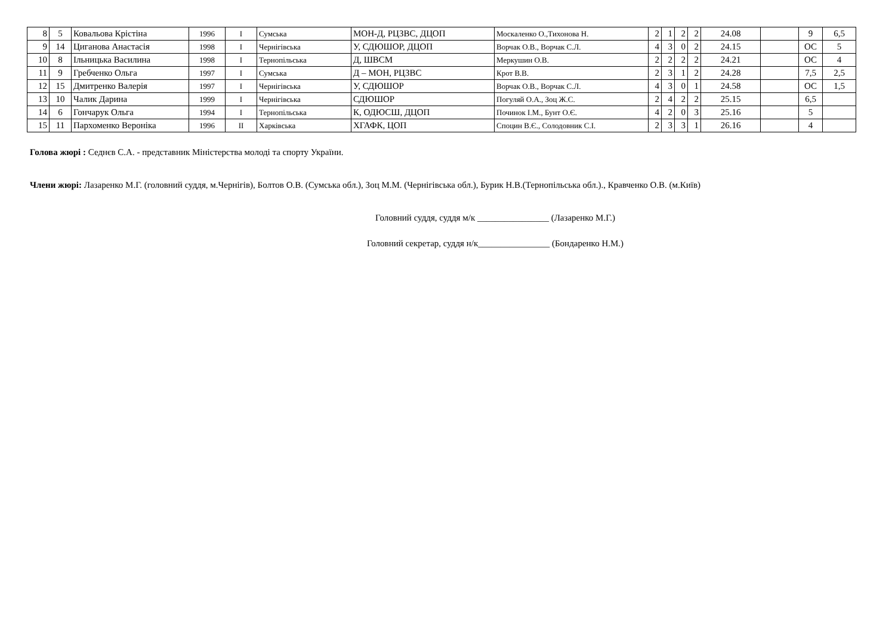| 8 | 5 | Ковальова Крістіна | 1996 | I | Сумська | МОН-Д, РЦЗВС, ДЦОП | Москаленко О.,Тихонова Н. | 2 | 1 | 2 | 2 | 24.08 | | 9 | 6,5 |
| 9 | 14 | Циганова Анастасія | 1998 | I | Чернігівська | У, СДЮШОР, ДЦОП | Ворчак О.В., Ворчак С.Л. | 4 | 3 | 0 | 2 | 24.15 | | ОС | 5 |
| 10 | 8 | Ільницька Василина | 1998 | I | Тернопільська | Д, ШВСМ | Меркушин О.В. | 2 | 2 | 2 | 2 | 24.21 | | ОС | 4 |
| 11 | 9 | Гребченко Ольга | 1997 | I | Сумська | Д – МОН, РЦЗВС | Крот В.В. | 2 | 3 | 1 | 2 | 24.28 | | 7,5 | 2,5 |
| 12 | 15 | Дмитренко Валерія | 1997 | I | Чернігівська | У, СДЮШОР | Ворчак О.В., Ворчак С.Л. | 4 | 3 | 0 | 1 | 24.58 | | ОС | 1,5 |
| 13 | 10 | Чалик Дарина | 1999 | I | Чернігівська | СДЮШОР | Погуляй О.А., Зоц Ж.С. | 2 | 4 | 2 | 2 | 25.15 | | 6,5 | |
| 14 | 6 | Гончарук Ольга | 1994 | I | Тернопільська | К, ОДЮСШ, ДЦОП | Починок І.М., Бунт О.Є. | 4 | 2 | 0 | 3 | 25.16 | | 5 | |
| 15 | 11 | Пархоменко Вероніка | 1996 | II | Харківська | ХГАФК, ЦОП | Споцин В.Є., Солодовник С.І. | 2 | 3 | 3 | 1 | 26.16 | | 4 | |
Голова жюрі : Седнєв С.А. - представник Міністерства молоді та спорту України.
Члени жюрі: Лазаренко М.Г. (головний суддя, м.Чернігів), Болтов О.В. (Сумська обл.), Зоц М.М. (Чернігівська обл.), Бурик Н.В.(Тернопільська обл.)., Кравченко О.В. (м.Київ)
Головний суддя, суддя м/к ________________ (Лазаренко М.Г.)
Головний секретар, суддя н/к________________ (Бондаренко Н.М.)